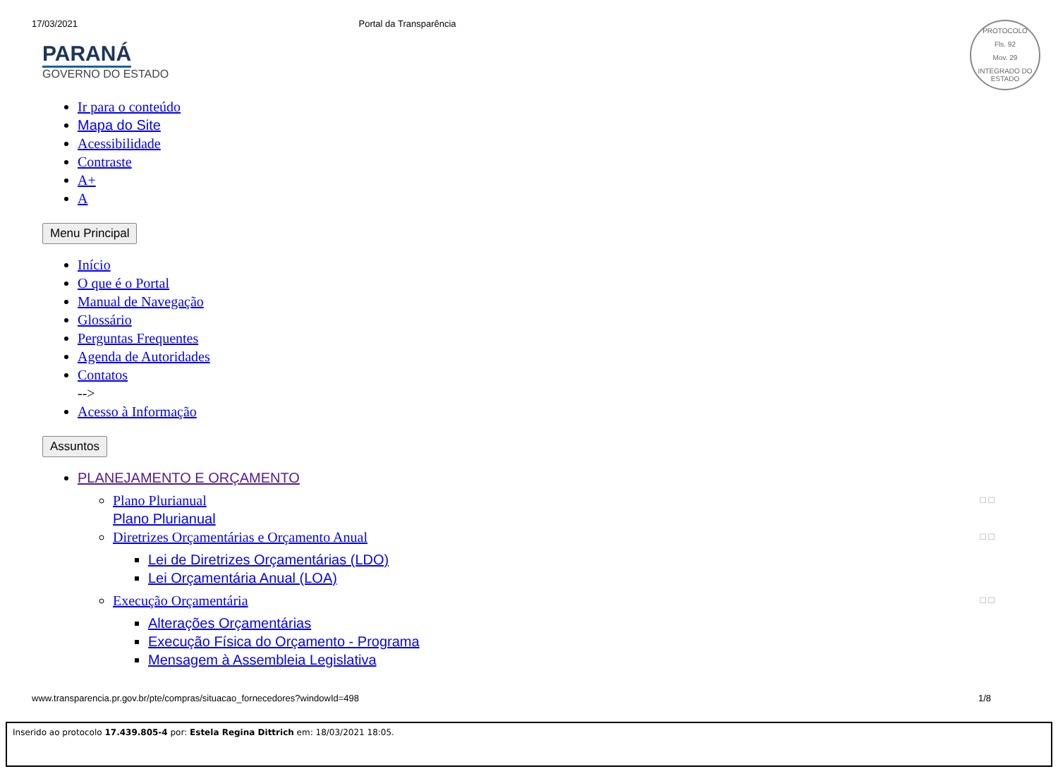17/03/2021 Portal da Transparência
PROTOCOLO
Fls. 92
Mov. 29
INTEGRADO DO ESTADO
PARANÁ
GOVERNO DO ESTADO
Ir para o conteúdo
Mapa do Site
Acessibilidade
Contraste
A+
A
Menu Principal
Início
O que é o Portal
Manual de Navegação
Glossário
Perguntas Frequentes
Agenda de Autoridades
Contatos
-->
Acesso à Informação
Assuntos
PLANEJAMENTO E ORÇAMENTO
Plano Plurianual □ □
Plano Plurianual
Diretrizes Orçamentárias e Orçamento Anual □ □
Lei de Diretrizes Orçamentárias (LDO)
Lei Orçamentária Anual (LOA)
Execução Orçamentária □ □
Alterações Orçamentárias
Execução Física do Orçamento - Programa
Mensagem à Assembleia Legislativa
www.transparencia.pr.gov.br/pte/compras/situacao_fornecedores?windowId=498 1/8
Inserido ao protocolo 17.439.805-4 por: Estela Regina Dittrich em: 18/03/2021 18:05.